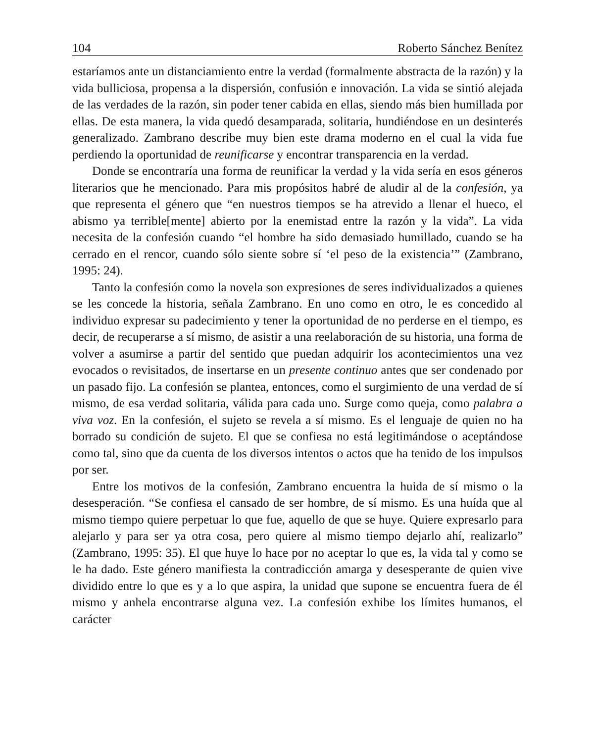104 Roberto Sánchez Benítez
estaríamos ante un distanciamiento entre la verdad (formalmente abstracta de la razón) y la vida bulliciosa, propensa a la dispersión, confusión e innovación. La vida se sintió alejada de las verdades de la razón, sin poder tener cabida en ellas, siendo más bien humillada por ellas. De esta manera, la vida quedó desamparada, solitaria, hundiéndose en un desinterés generalizado. Zambrano describe muy bien este drama moderno en el cual la vida fue perdiendo la oportunidad de reunificarse y encontrar transparencia en la verdad.
Donde se encontraría una forma de reunificar la verdad y la vida sería en esos géneros literarios que he mencionado. Para mis propósitos habré de aludir al de la confesión, ya que representa el género que “en nuestros tiempos se ha atrevido a llenar el hueco, el abismo ya terrible[mente] abierto por la enemistad entre la razón y la vida”. La vida necesita de la confesión cuando “el hombre ha sido demasiado humillado, cuando se ha cerrado en el rencor, cuando sólo siente sobre sí ‘el peso de la existencia’” (Zambrano, 1995: 24).
Tanto la confesión como la novela son expresiones de seres individualizados a quienes se les concede la historia, señala Zambrano. En uno como en otro, le es concedido al individuo expresar su padecimiento y tener la oportunidad de no perderse en el tiempo, es decir, de recuperarse a sí mismo, de asistir a una reelaboración de su historia, una forma de volver a asumirse a partir del sentido que puedan adquirir los acontecimientos una vez evocados o revisitados, de insertarse en un presente continuo antes que ser condenado por un pasado fijo. La confesión se plantea, entonces, como el surgimiento de una verdad de sí mismo, de esa verdad solitaria, válida para cada uno. Surge como queja, como palabra a viva voz. En la confesión, el sujeto se revela a sí mismo. Es el lenguaje de quien no ha borrado su condición de sujeto. El que se confiesa no está legitimándose o aceptándose como tal, sino que da cuenta de los diversos intentos o actos que ha tenido de los impulsos por ser.
Entre los motivos de la confesión, Zambrano encuentra la huida de sí mismo o la desesperación. “Se confiesa el cansado de ser hombre, de sí mismo. Es una huída que al mismo tiempo quiere perpetuar lo que fue, aquello de que se huye. Quiere expresarlo para alejarlo y para ser ya otra cosa, pero quiere al mismo tiempo dejarlo ahí, realizarlo” (Zambrano, 1995: 35). El que huye lo hace por no aceptar lo que es, la vida tal y como se le ha dado. Este género manifiesta la contradicción amarga y desesperante de quien vive dividido entre lo que es y a lo que aspira, la unidad que supone se encuentra fuera de él mismo y anhela encontrarse alguna vez. La confesión exhibe los límites humanos, el carácter